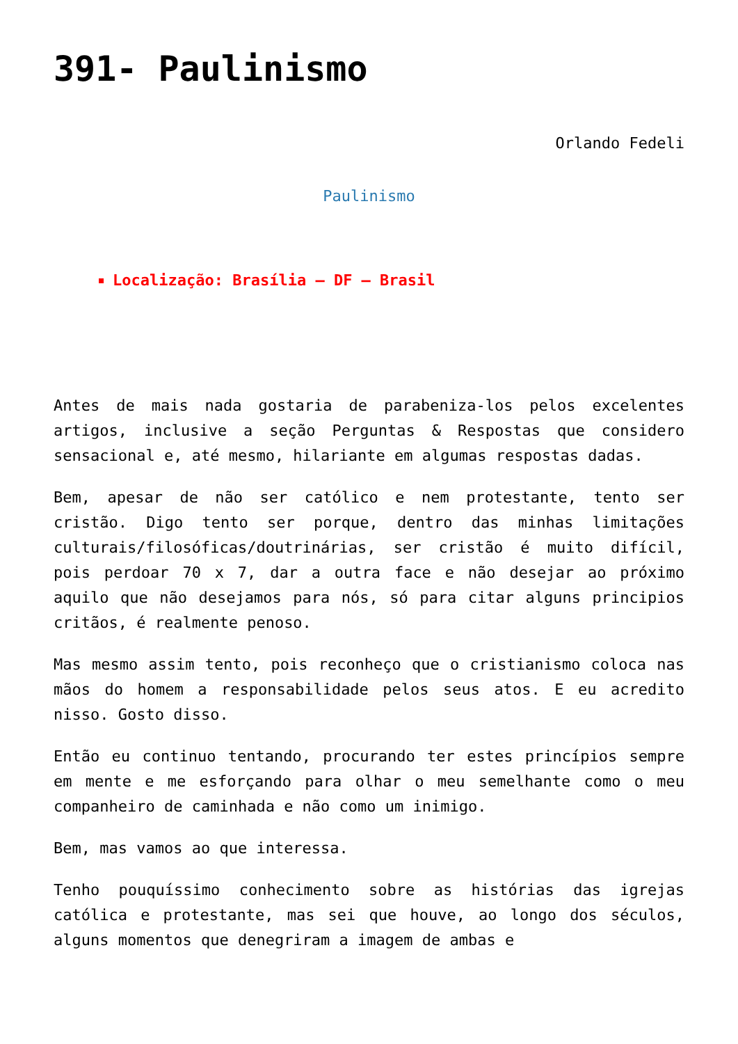391- Paulinismo
Orlando Fedeli
Paulinismo
Localização: Brasília – DF – Brasil
Antes de mais nada gostaria de parabeniza-los pelos excelentes artigos, inclusive a seção Perguntas & Respostas que considero sensacional e, até mesmo, hilariante em algumas respostas dadas.
Bem, apesar de não ser católico e nem protestante, tento ser cristão. Digo tento ser porque, dentro das minhas limitações culturais/filosóficas/doutrinárias, ser cristão é muito difícil, pois perdoar 70 x 7, dar a outra face e não desejar ao próximo aquilo que não desejamos para nós, só para citar alguns principios critãos, é realmente penoso.
Mas mesmo assim tento, pois reconheço que o cristianismo coloca nas mãos do homem a responsabilidade pelos seus atos. E eu acredito nisso. Gosto disso.
Então eu continuo tentando, procurando ter estes princípios sempre em mente e me esforçando para olhar o meu semelhante como o meu companheiro de caminhada e não como um inimigo.
Bem, mas vamos ao que interessa.
Tenho pouquíssimo conhecimento sobre as histórias das igrejas católica e protestante, mas sei que houve, ao longo dos séculos, alguns momentos que denegriram a imagem de ambas e